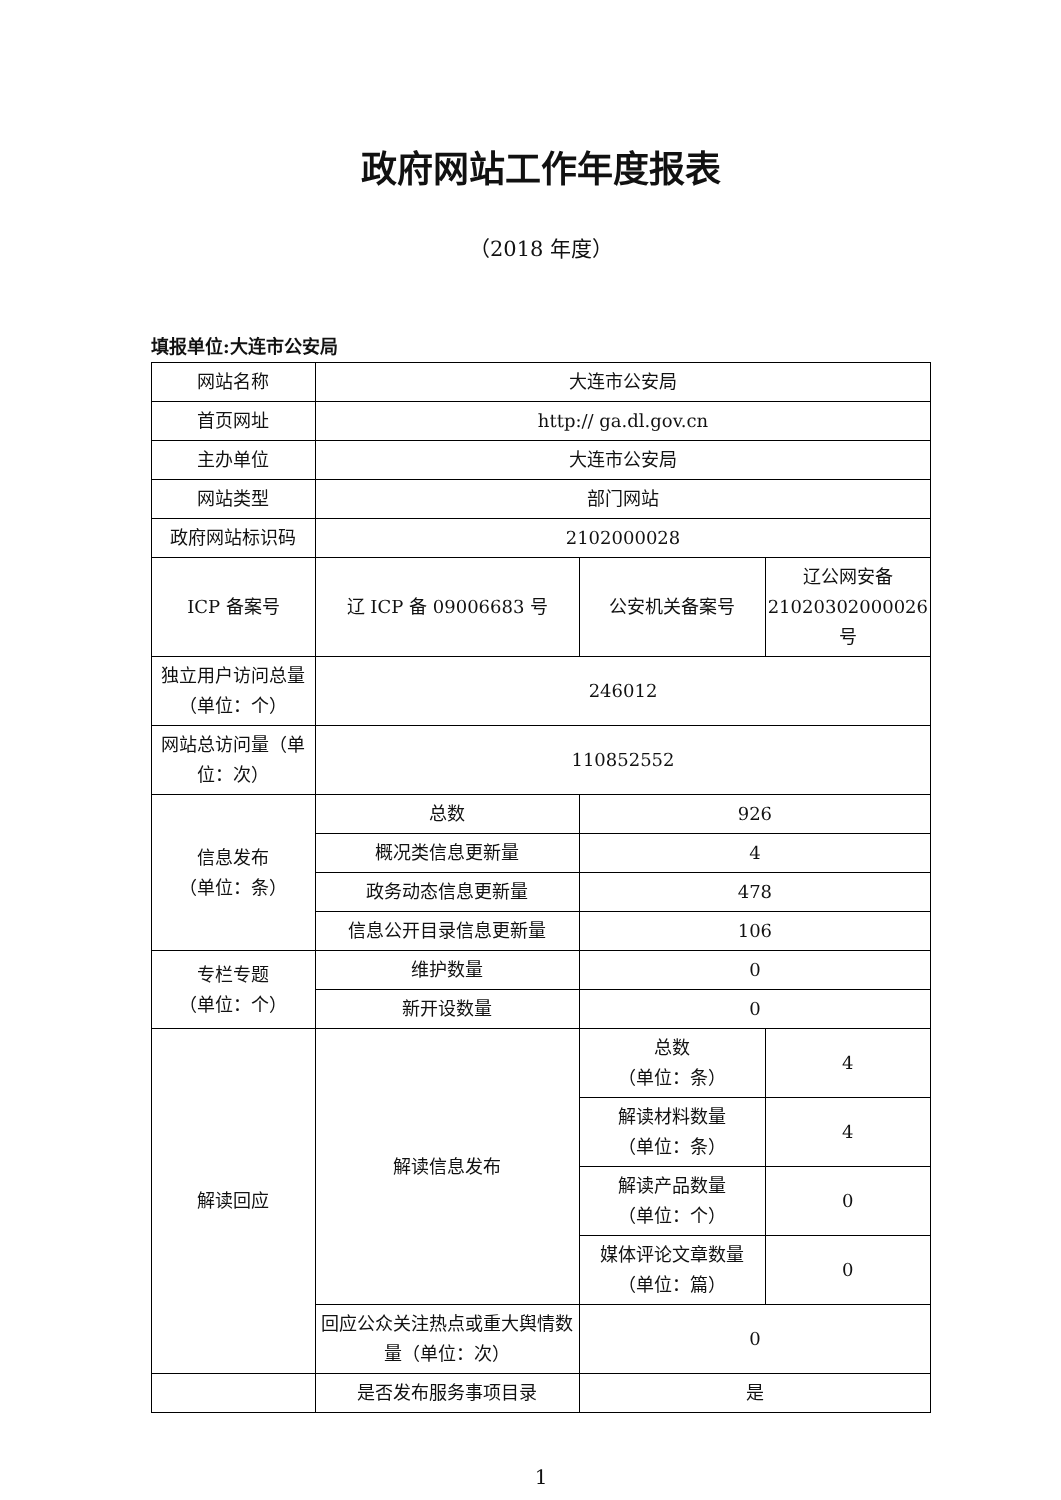政府网站工作年度报表
（2018 年度）
填报单位:大连市公安局
| 网站名称 | 大连市公安局 | | |
| 首页网址 | http:// ga.dl.gov.cn | | |
| 主办单位 | 大连市公安局 | | |
| 网站类型 | 部门网站 | | |
| 政府网站标识码 | 2102000028 | | |
| ICP 备案号 | 辽 ICP 备 09006683 号 | 公安机关备案号 | 辽公网安备 21020302000026 号 |
| 独立用户访问总量（单位：个） | 246012 | | |
| 网站总访问量（单位：次） | 110852552 | | |
| 信息发布 （单位：条） | 总数 | 926 | |
| | 概况类信息更新量 | 4 | |
| | 政务动态信息更新量 | 478 | |
| | 信息公开目录信息更新量 | 106 | |
| 专栏专题 （单位：个） | 维护数量 | 0 | |
| | 新开设数量 | 0 | |
| 解读回应 | 解读信息发布 | 总数 （单位：条） | 4 |
| | | 解读材料数量 （单位：条） | 4 |
| | | 解读产品数量 （单位：个） | 0 |
| | | 媒体评论文章数量 （单位：篇） | 0 |
| | 回应公众关注热点或重大舆情数量（单位：次） | 0 | |
| | 是否发布服务事项目录 | 是 | |
1